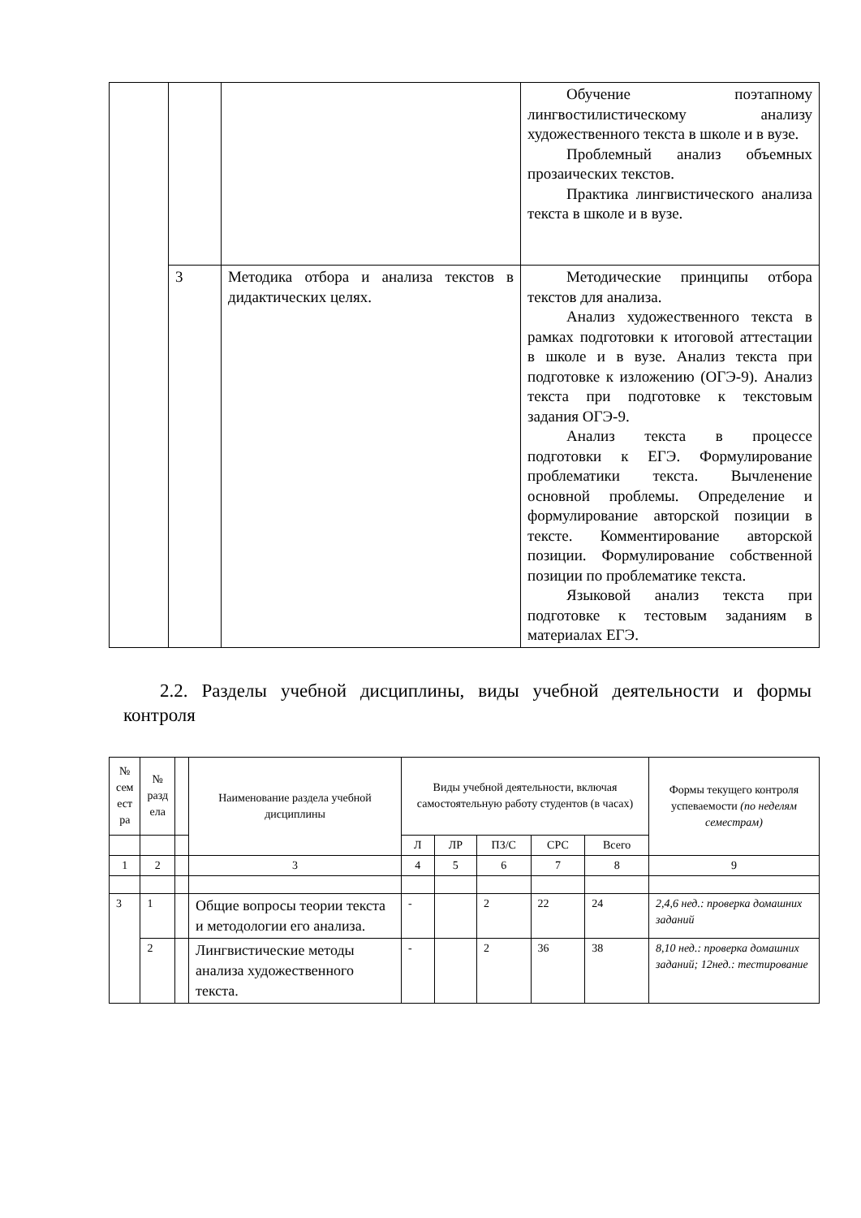| | | | Обучение поэтапному лингвостилистическому анализу художественного текста в школе и в вузе. Проблемный анализ объемных прозаических текстов. Практика лингвистического анализа текста в школе и в вузе. |
| | 3 | Методика отбора и анализа текстов в дидактических целях. | Методические принципы отбора текстов для анализа. Анализ художественного текста в рамках подготовки к итоговой аттестации в школе и в вузе. Анализ текста при подготовке к изложению (ОГЭ-9). Анализ текста при подготовке к текстовым задания ОГЭ-9. Анализ текста в процессе подготовки к ЕГЭ. Формулирование проблематики текста. Вычленение основной проблемы. Определение и формулирование авторской позиции в тексте. Комментирование авторской позиции. Формулирование собственной позиции по проблематике текста. Языковой анализ текста при подготовке к тестовым заданиям в материалах ЕГЭ. |
2.2. Разделы учебной дисциплины, виды учебной деятельности и формы контроля
| № сем ест ра | № разд ела | | Наименование раздела учебной дисциплины | Виды учебной деятельности, включая самостоятельную работу студентов (в часах) | | | | | Формы текущего контроля успеваемости (по неделям семестрам) |
| | | | | Л | ЛР | ПЗ/С | СРС | Всего | |
| 1 | 2 | | 3 | 4 | 5 | 6 | 7 | 8 | 9 |
| 3 | 1 | | Общие вопросы теории текста и методологии его анализа. | - | | 2 | 22 | 24 | 2,4,6 нед.: проверка домашних заданий |
| | 2 | | Лингвистические методы анализа художественного текста. | - | | 2 | 36 | 38 | 8,10 нед.: проверка домашних заданий; 12нед.: тестирование |